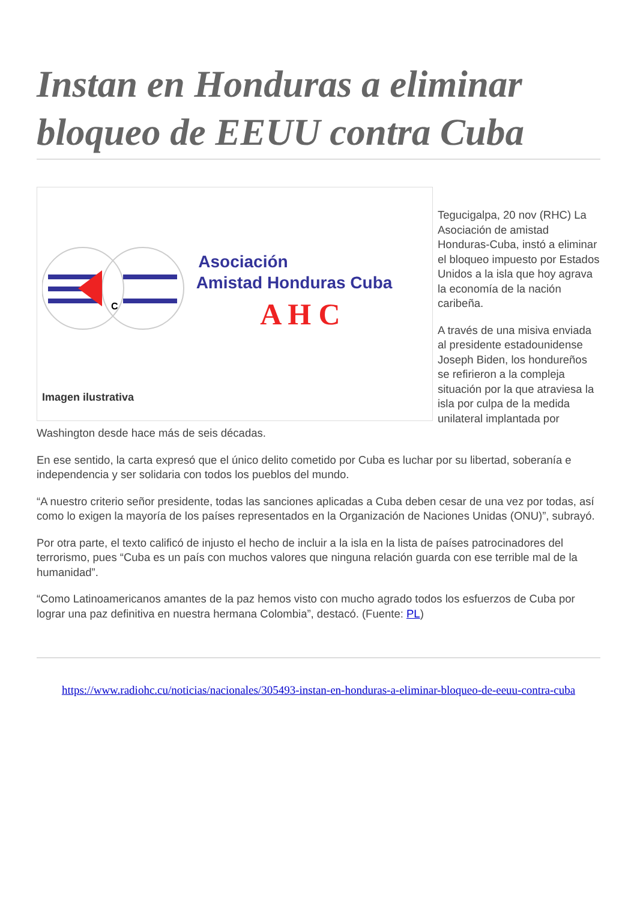Instan en Honduras a eliminar bloqueo de EEUU contra Cuba
C
Asociación
Amistad Honduras Cuba
A H C
Imagen ilustrativa
Tegucigalpa, 20 nov (RHC) La Asociación de amistad Honduras-Cuba, instó a eliminar el bloqueo impuesto por Estados Unidos a la isla que hoy agrava la economía de la nación caribeña.
A través de una misiva enviada al presidente estadounidense Joseph Biden, los hondureños se refirieron a la compleja situación por la que atraviesa la isla por culpa de la medida unilateral implantada por Washington desde hace más de seis décadas.
En ese sentido, la carta expresó que el único delito cometido por Cuba es luchar por su libertad, soberanía e independencia y ser solidaria con todos los pueblos del mundo.
“A nuestro criterio señor presidente, todas las sanciones aplicadas a Cuba deben cesar de una vez por todas, así como lo exigen la mayoría de los países representados en la Organización de Naciones Unidas (ONU)”, subrayó.
Por otra parte, el texto calificó de injusto el hecho de incluir a la isla en la lista de países patrocinadores del terrorismo, pues “Cuba es un país con muchos valores que ninguna relación guarda con ese terrible mal de la humanidad”.
“Como Latinoamericanos amantes de la paz hemos visto con mucho agrado todos los esfuerzos de Cuba por lograr una paz definitiva en nuestra hermana Colombia”, destacó. (Fuente: PL)
https://www.radiohc.cu/noticias/nacionales/305493-instan-en-honduras-a-eliminar-bloqueo-de-eeuu-contra-cuba